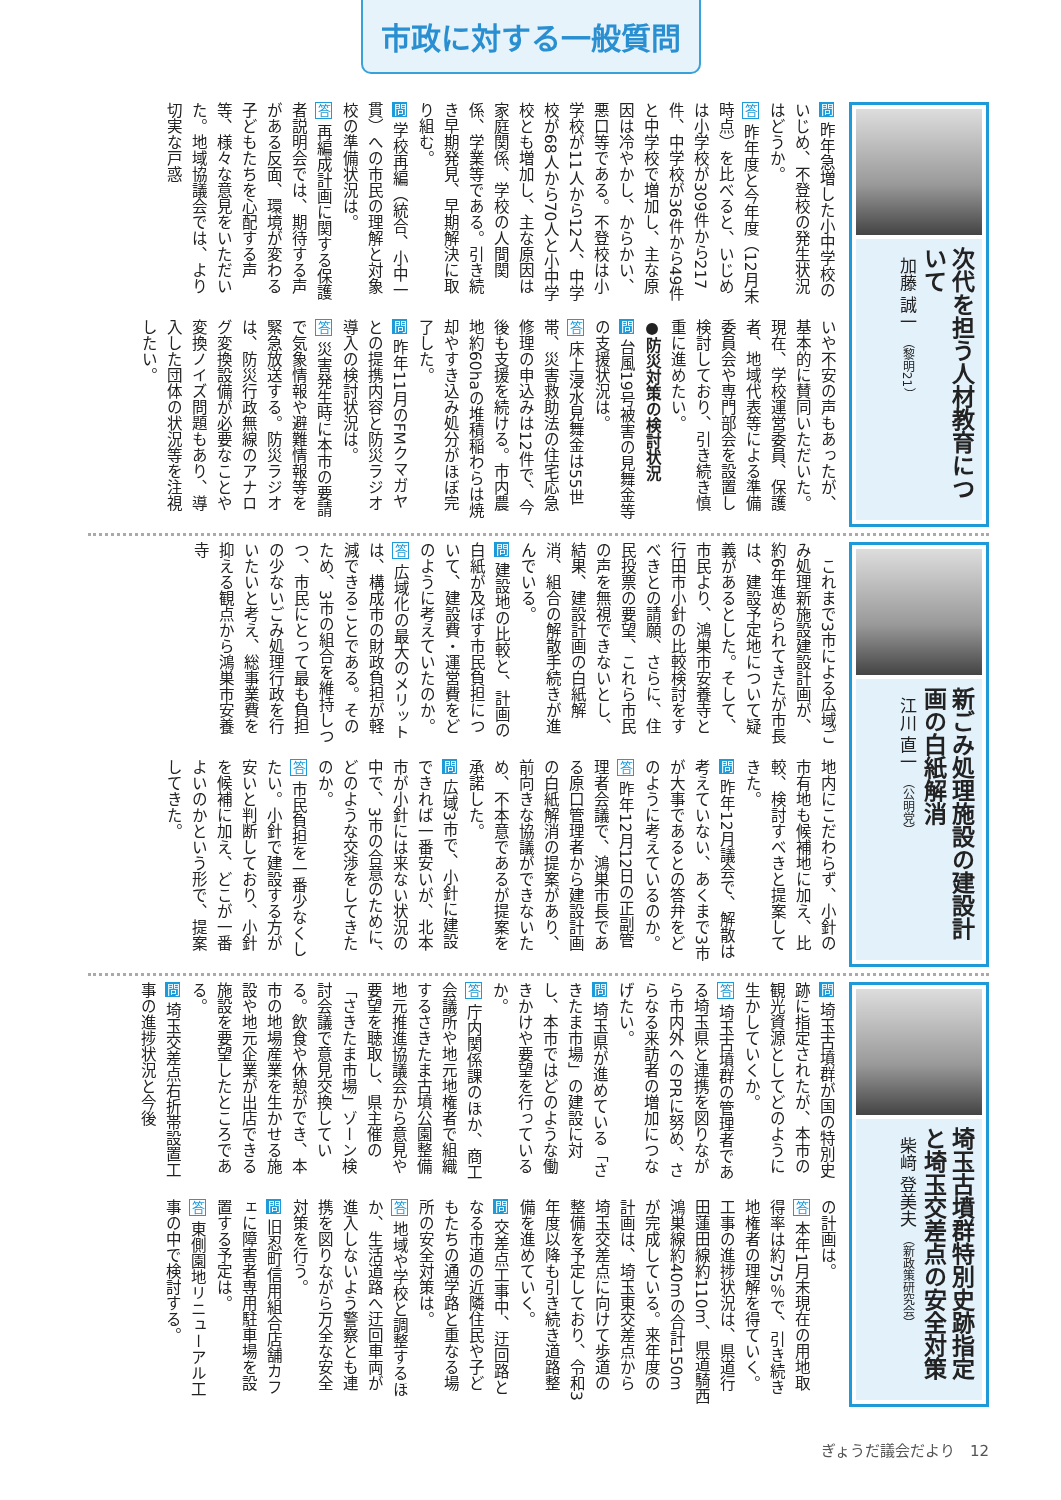市政に対する一般質問
次代を担う人材教育について
加藤 誠一 （黎明21）
問 昨年急増した小中学校のいじめ、不登校の発生状況はどうか。
答 昨年度と今年度（12月末時点）を比べると、いじめは小学校が309件から217件、中学校が36件から49件と中学校で増加し、主な原因は冷やかし、からかい、悪口等である。不登校は小学校が11人から12人、中学校が68人から70人と小中学校とも増加し、主な原因は家庭関係、学校の人間関係、学業等である。引き続き早期発見、早期解決に取り組む。
問 学校再編（統合、小中一貫）への市民の理解と対象校の準備状況は。
答 再編成計画に関する保護者説明会では、期待する声がある反面、環境が変わる子どもたちを心配する声等、様々な意見をいただいた。地域協議会では、より切実な戸惑
いや不安の声もあったが、基本的に賛同いただいた。現在、学校運営委員、保護者、地域代表等による準備委員会や専門部会を設置し検討しており、引き続き慎重に進めたい。
●防災対策の検討状況
問 台風19号被害の見舞金等の支援状況は。
答 床上浸水見舞金は55世帯、災害救助法の住宅応急修理の申込みは12件で、今後も支援を続ける。市内農地約60haの堆積稲わらは焼却やすき込み処分がほぼ完了した。
問 昨年11月のFMクマガヤとの提携内容と防災ラジオ導入の検討状況は。
答 災害発生時に本市の要請で気象情報や避難情報等を緊急放送する。防災ラジオは、防災行政無線のアナログ変換設備が必要なことや変換ノイズ問題もあり、導入した団体の状況等を注視したい。
新ごみ処理施設の建設計画の白紙解消
江川 直一 （公明党）
　これまで3市による広域ごみ処理新施設建設計画が、約6年進められてきたが市長は、建設予定地について疑義があるとした。そして、市民より、鴻巣市安養寺と行田市小針の比較検討をすべきとの請願、さらに、住民投票の要望、これら市民の声を無視できないとし、結果、建設計画の白紙解消、組合の解散手続きが進んでいる。
問 建設地の比較と、計画の白紙が及ぼす市民負担について、建設費・運営費をどのように考えていたのか。
答 広域化の最大のメリットは、構成市の財政負担が軽減できることである。そのため、3市の組合を維持しつつ、市民にとって最も負担の少ないごみ処理行政を行いたいと考え、総事業費を抑える観点から鴻巣市安養寺
地内にこだわらず、小針の市有地も候補地に加え、比較、検討すべきと提案してきた。
問 昨年12月議会で、解散は考えていない、あくまで3市が大事であるとの答弁をどのように考えているのか。
答 昨年12月12日の正副管理者会議で、鴻巣市長である原口管理者から建設計画の白紙解消の提案があり、前向きな協議ができないため、不本意であるが提案を承諾した。
問 広域3市で、小針に建設できれば一番安いが、北本市が小針には来ない状況の中で、3市の合意のために、どのような交渉をしてきたのか。
答 市民負担を一番少なくしたい。小針で建設する方が安いと判断しており、小針を候補に加え、どこが一番よいのかという形で、提案してきた。
埼玉古墳群特別史跡指定と埼玉交差点の安全対策
柴﨑 登美夫 （新政策研究会）
問 埼玉古墳群が国の特別史跡に指定されたが、本市の観光資源としてどのように生かしていくか。
答 埼玉古墳群の管理者である埼玉県と連携を図りながら市内外へのPRに努め、さらなる来訪者の増加につなげたい。
問 埼玉県が進めている「さきたま市場」の建設に対し、本市ではどのような働きかけや要望を行っているか。
答 庁内関係課のほか、商工会議所や地元地権者で組織するさきたま古墳公園整備地元推進協議会から意見や要望を聴取し、県主催の「さきたま市場」ゾーン検討会議で意見交換している。飲食や休憩ができ、本市の地場産業を生かせる施設や地元企業が出店できる施設を要望したところである。
問 埼玉交差点右折帯設置工事の進捗状況と今後
の計画は。
答 本年1月末現在の用地取得率は約75％で、引き続き地権者の理解を得ていく。工事の進捗状況は、県道行田蓮田線約110m、県道騎西鴻巣線約40mの合計150mが完成している。来年度の計画は、埼玉東交差点から埼玉交差点に向けて歩道の整備を予定しており、令和3年度以降も引き続き道路整備を進めていく。
問 交差点工事中、迂回路となる市道の近隣住民や子どもたちの通学路と重なる場所の安全対策は。
答 地域や学校と調整するほか、生活道路へ迂回車両が進入しないよう警察とも連携を図りながら万全な安全対策を行う。
問 旧忍町信用組合店舗カフェに障害者専用駐車場を設置する予定は。
答 東側園地リニューアル工事の中で検討する。
ぎょうだ議会だより　12